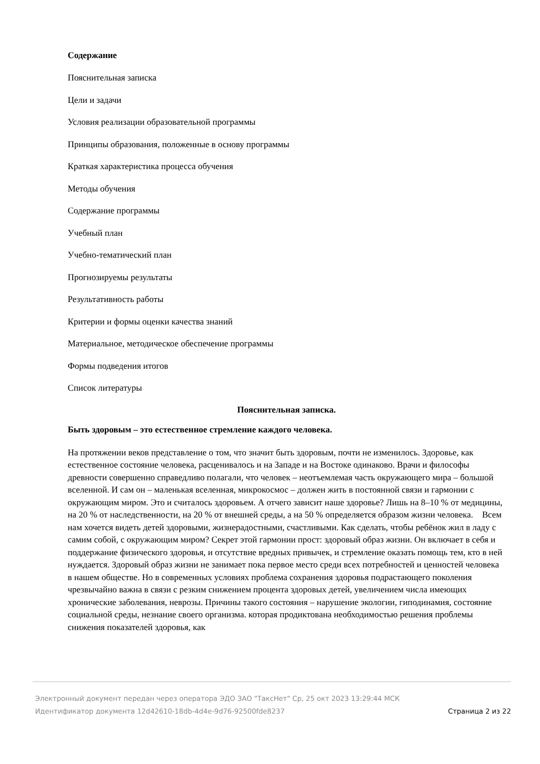Содержание
Пояснительная записка
Цели и задачи
Условия реализации образовательной программы
Принципы образования, положенные в основу программы
Краткая характеристика процесса обучения
Методы обучения
Содержание программы
Учебный план
Учебно-тематический план
Прогнозируемы результаты
Результативность работы
Критерии и формы оценки качества знаний
Материальное, методическое обеспечение программы
Формы подведения итогов
Список литературы
Пояснительная записка.
Быть здоровым – это естественное стремление каждого человека.
На протяжении веков представление о том, что значит быть здоровым, почти не изменилось. Здоровье, как естественное состояние человека, расценивалось и на Западе и на Востоке одинаково. Врачи и философы древности совершенно справедливо полагали, что человек – неотъемлемая часть окружающего мира – большой вселенной. И сам он – маленькая вселенная, микрокосмос – должен жить в постоянной связи и гармонии с окружающим миром. Это и считалось здоровьем. А отчего зависит наше здоровье? Лишь на 8–10 % от медицины, на 20 % от наследственности, на 20 % от внешней среды, а на 50 % определяется образом жизни человека. Всем нам хочется видеть детей здоровыми, жизнерадостными, счастливыми. Как сделать, чтобы ребёнок жил в ладу с самим собой, с окружающим миром? Секрет этой гармонии прост: здоровый образ жизни. Он включает в себя и поддержание физического здоровья, и отсутствие вредных привычек, и стремление оказать помощь тем, кто в ней нуждается. Здоровый образ жизни не занимает пока первое место среди всех потребностей и ценностей человека в нашем обществе. Но в современных условиях проблема сохранения здоровья подрастающего поколения чрезвычайно важна в связи с резким снижением процента здоровых детей, увеличением числа имеющих хронические заболевания, неврозы. Причины такого состояния – нарушение экологии, гиподинамия, состояние социальной среды, незнание своего организма. которая продиктована необходимостью решения проблемы снижения показателей здоровья, как
Электронный документ передан через оператора ЭДО ЗАО "ТаксНет" Ср, 25 окт 2023 13:29:44 МСК
Страница 2 из 22 Идентификатор документа 12d42610-18db-4d4e-9d76-92500fde8237